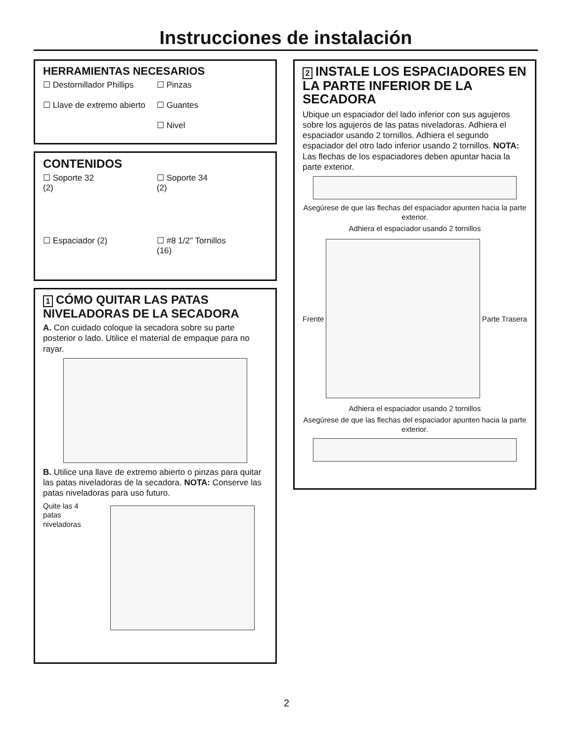Instrucciones de instalación
HERRAMIENTAS NECESARIOS
☐ Destornillador Phillips
☐ Llave de extremo abierto
☐ Pinzas
☐ Guantes
☐ Nivel
CONTENIDOS
☐ Soporte 32
(2)
☐ Soporte 34
(2)
☐ Espaciador (2)
☐ #8 1/2" Tornillos
(16)
1 CÓMO QUITAR LAS PATAS NIVELADORAS DE LA SECADORA
A. Con cuidado coloque la secadora sobre su parte posterior o lado. Utilice el material de empaque para no rayar.
B. Utilice una llave de extremo abierto o pinzas para quitar las patas niveladoras de la secadora. NOTA: Conserve las patas niveladoras para uso futuro.
Quite las 4 patas niveladoras
2 INSTALE LOS ESPACIADORES EN LA PARTE INFERIOR DE LA SECADORA
Ubique un espaciador del lado inferior con sus agujeros sobre los agujeros de las patas niveladoras. Adhiera el espaciador usando 2 tornillos. Adhiera el segundo espaciador del otro lado inferior usando 2 tornillos. NOTA: Las flechas de los espaciadores deben apuntar hacia la parte exterior.
Asegúrese de que las flechas del espaciador apunten hacia la parte exterior.
Adhiera el espaciador usando 2 tornillos
Frente Parte Trasera
Adhiera el espaciador usando 2 tornillos
Asegúrese de que las flechas del espaciador apunten hacia la parte exterior.
2